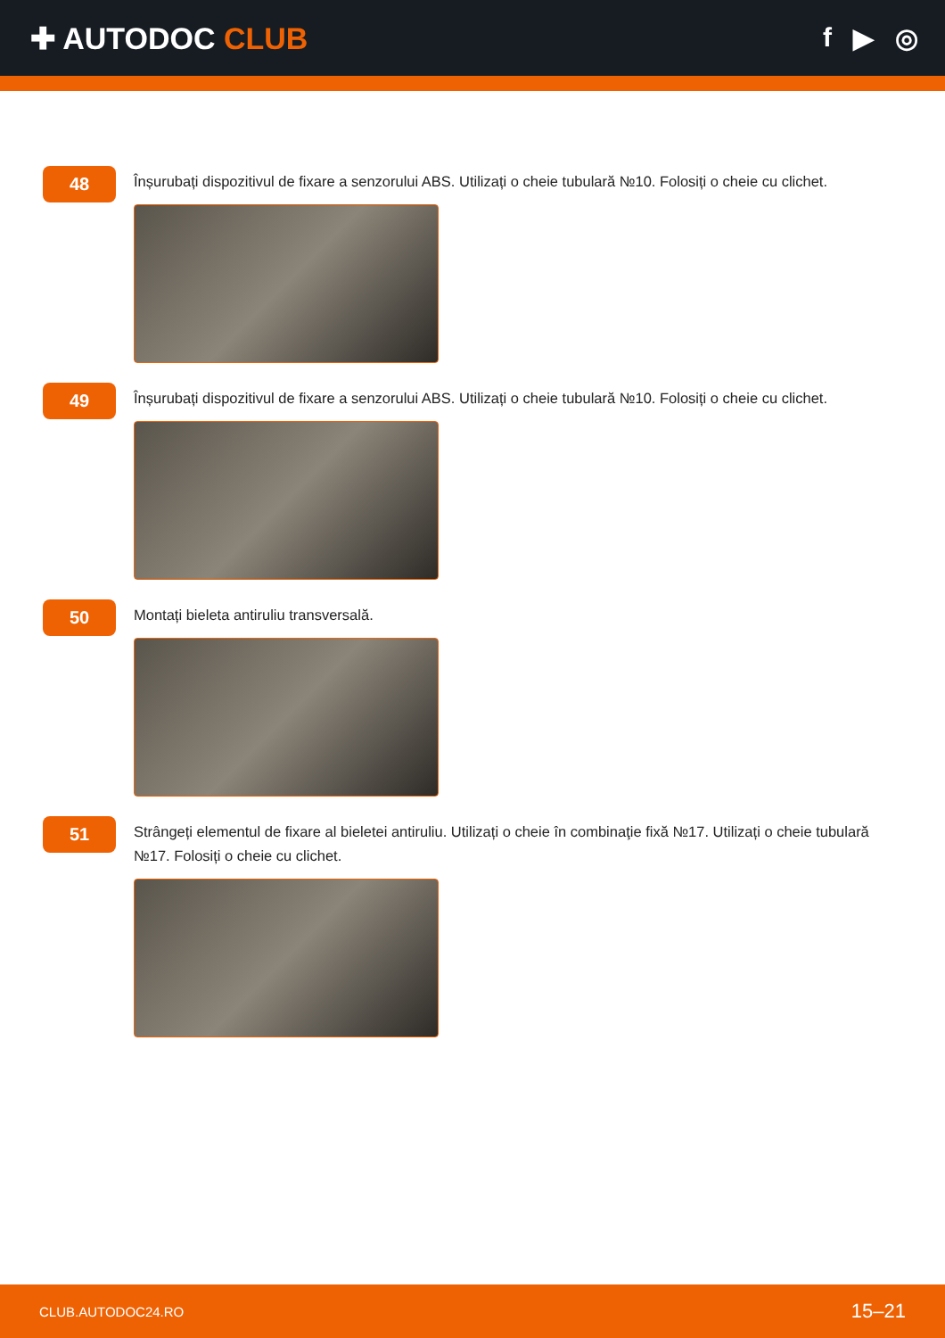✚ AUTODOC CLUB f ▶ ◎
48
Înșurubați dispozitivul de fixare a senzorului ABS. Utilizați o cheie tubulară №10. Folosiți o cheie cu clichet.
49
Înșurubați dispozitivul de fixare a senzorului ABS. Utilizați o cheie tubulară №10. Folosiți o cheie cu clichet.
50
Montați bieleta antiruliu transversală.
51
Strângeți elementul de fixare al bieletei antiruliu. Utilizați o cheie în combinaţie fixă №17. Utilizați o cheie tubulară №17. Folosiți o cheie cu clichet.
CLUB.AUTODOC24.RO 15–21